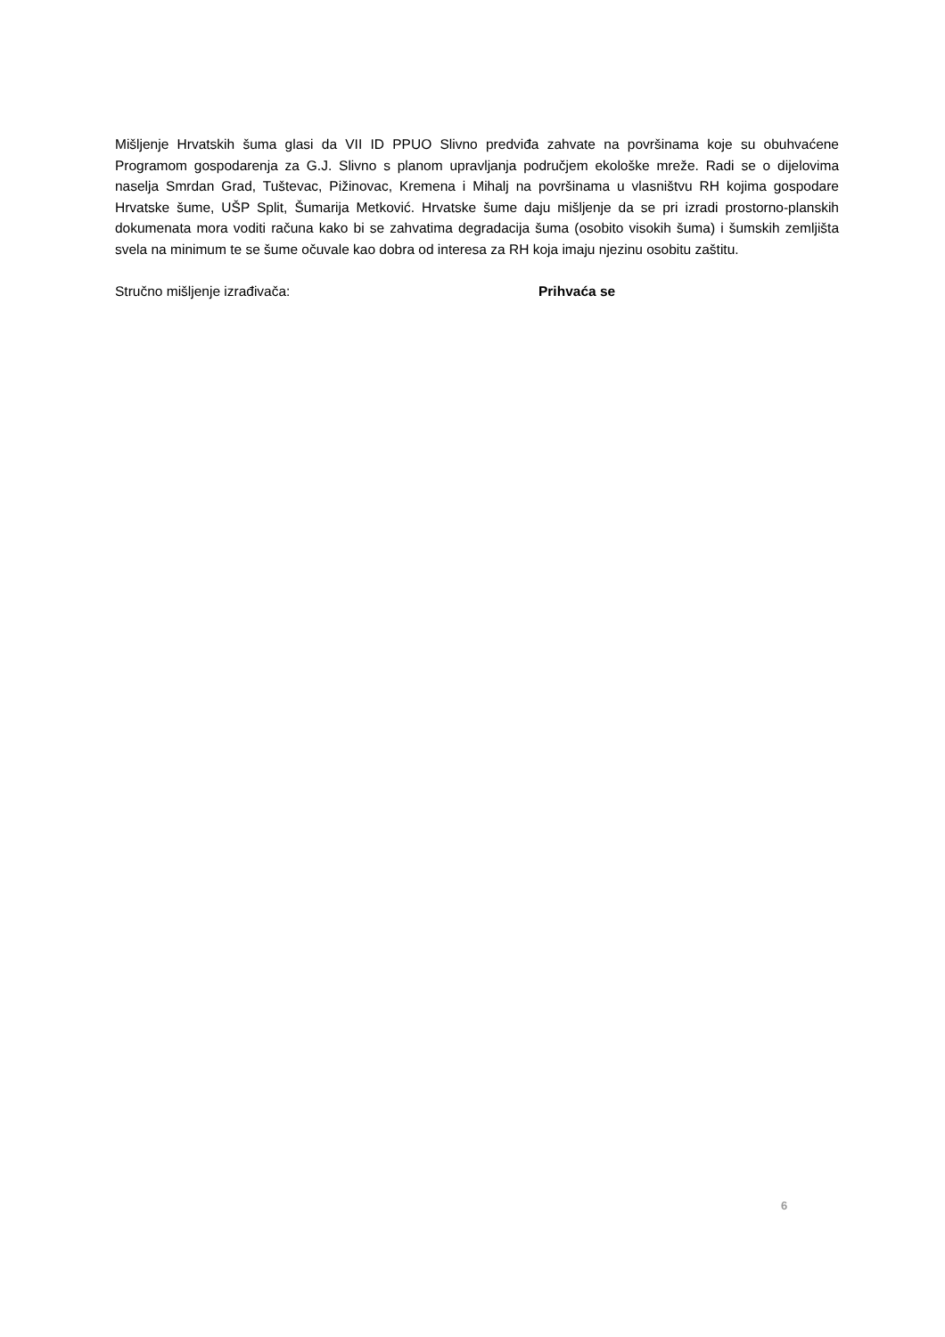Mišljenje Hrvatskih šuma glasi da VII ID PPUO Slivno predviđa zahvate na površinama koje su obuhvaćene Programom gospodarenja za G.J. Slivno s planom upravljanja područjem ekološke mreže. Radi se o dijelovima naselja Smrdan Grad, Tuštevac, Pižinovac, Kremena i Mihalj na površinama u vlasništvu RH kojima gospodare Hrvatske šume, UŠP Split, Šumarija Metković. Hrvatske šume daju mišljenje da se pri izradi prostorno-planskih dokumenata mora voditi računa kako bi se zahvatima degradacija šuma (osobito visokih šuma) i šumskih zemljišta svela na minimum te se šume očuvale kao dobra od interesa za RH koja imaju njezinu osobitu zaštitu.
Stručno mišljenje izrađivača: Prihvaća se
6